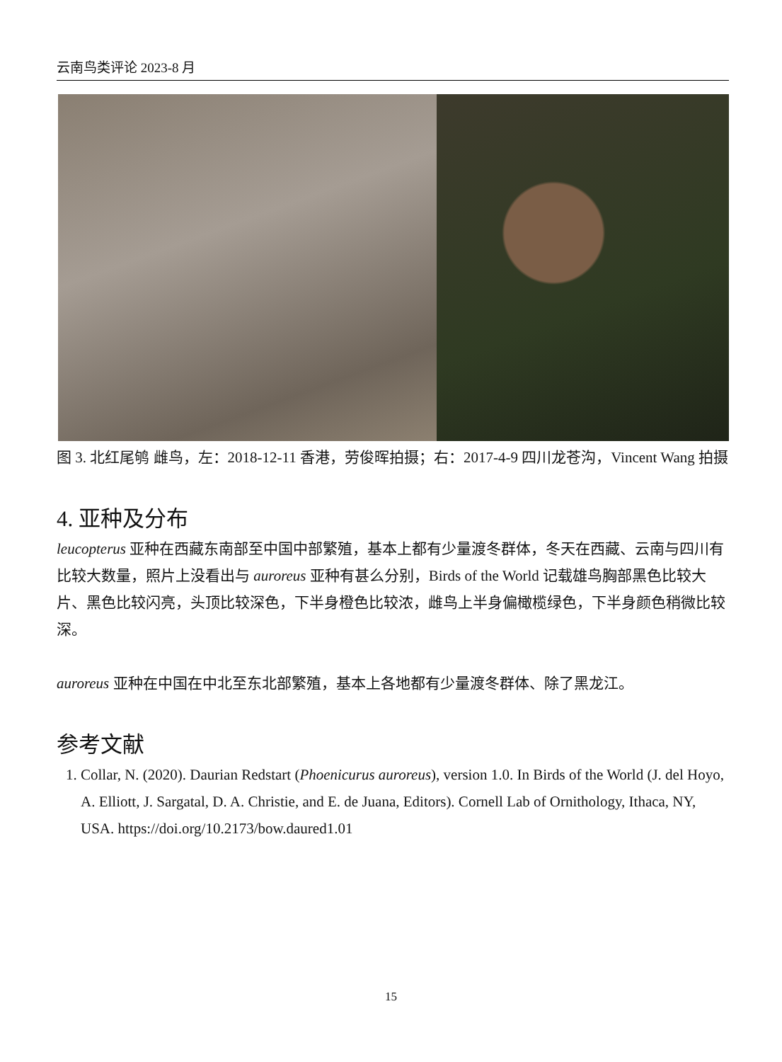云南鸟类评论 2023-8 月
图 3. 北红尾鸲 雌鸟，左：2018-12-11 香港，劳俊晖拍摄；右：2017-4-9 四川龙苍沟，Vincent Wang 拍摄
4. 亚种及分布
leucopterus 亚种在西藏东南部至中国中部繁殖，基本上都有少量渡冬群体，冬天在西藏、云南与四川有比较大数量，照片上没看出与 auroreus 亚种有甚么分别，Birds of the World 记载雄鸟胸部黑色比较大片、黑色比较闪亮，头顶比较深色，下半身橙色比较浓，雌鸟上半身偏橄榄绿色，下半身颜色稍微比较深。
auroreus 亚种在中国在中北至东北部繁殖，基本上各地都有少量渡冬群体、除了黑龙江。
参考文献
1. Collar, N. (2020). Daurian Redstart (Phoenicurus auroreus), version 1.0. In Birds of the World (J. del Hoyo, A. Elliott, J. Sargatal, D. A. Christie, and E. de Juana, Editors). Cornell Lab of Ornithology, Ithaca, NY, USA. https://doi.org/10.2173/bow.daured1.01
15